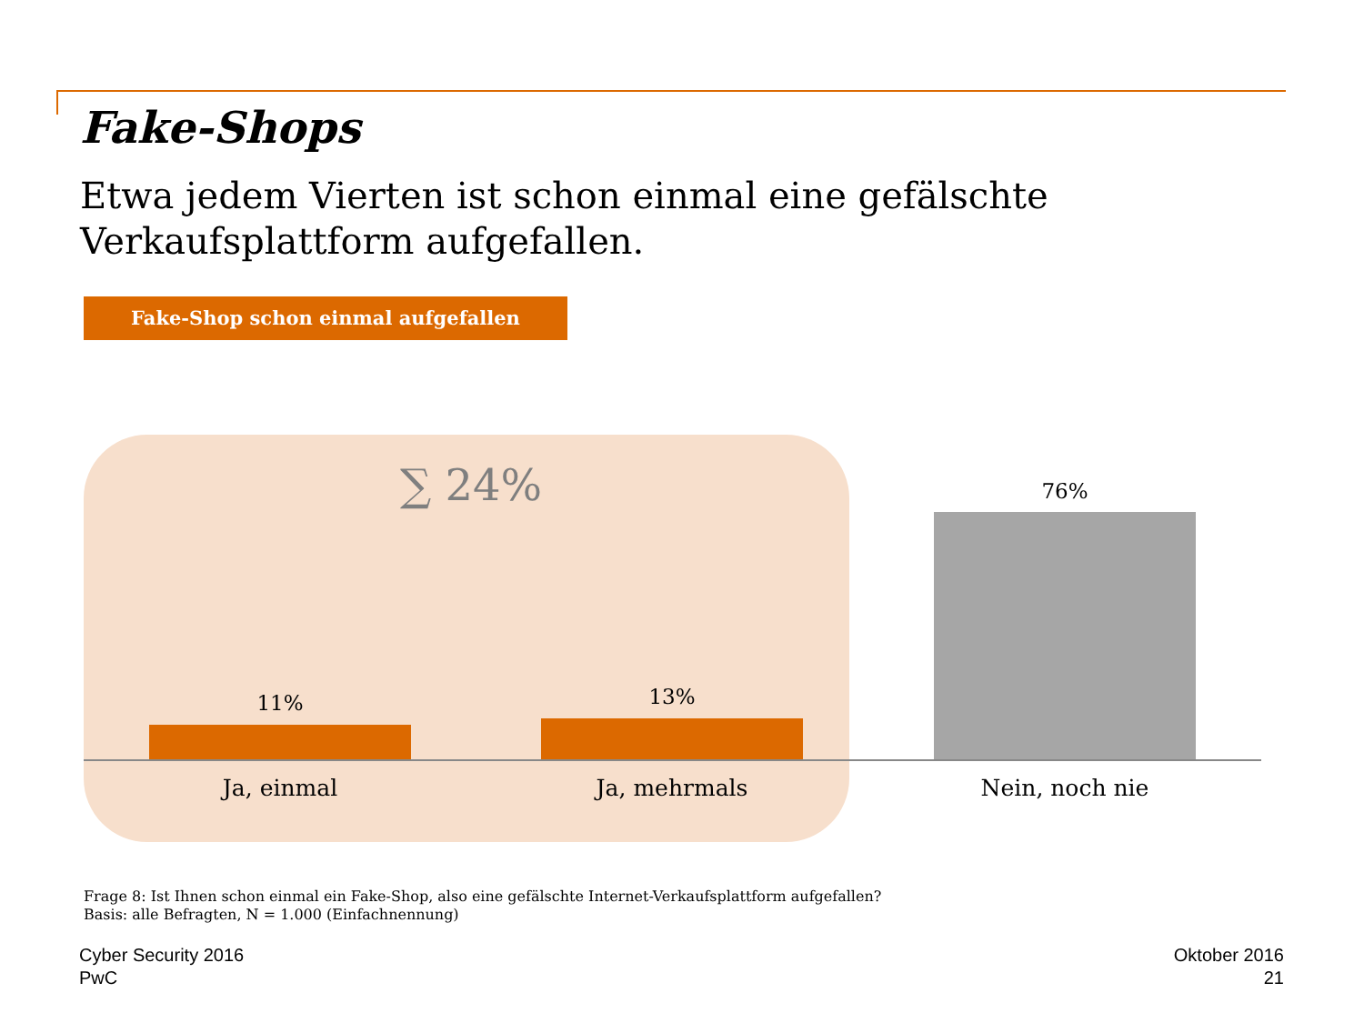Fake-Shops
Etwa jedem Vierten ist schon einmal eine gefälschte Verkaufsplattform aufgefallen.
Fake-Shop schon einmal aufgefallen
∑ 24%
11% 13%
76%
Ja, einmal Ja, mehrmals Nein, noch nie
Frage 8: Ist Ihnen schon einmal ein Fake-Shop, also eine gefälschte Internet-Verkaufsplattform aufgefallen?
Basis: alle Befragten, N = 1.000 (Einfachnennung)
Cyber Security 2016
PwC
Oktober 2016
21